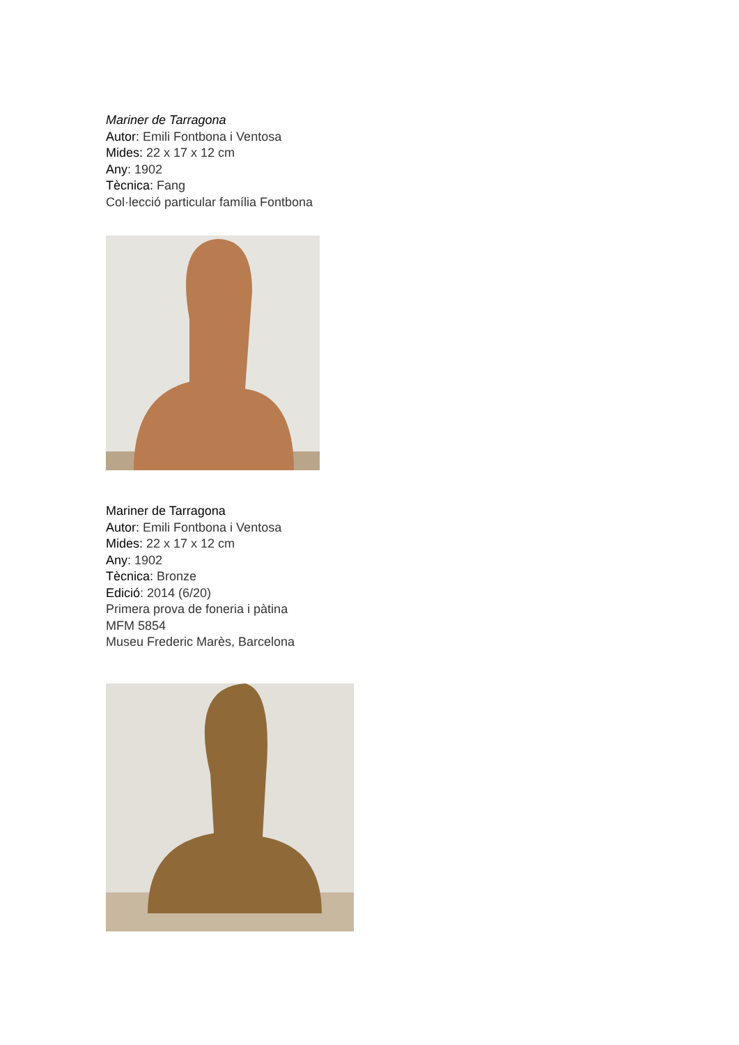Mariner de Tarragona
Autor: Emili Fontbona i Ventosa
Mides: 22 x 17 x 12 cm
Any: 1902
Tècnica: Fang
Col·lecció particular família Fontbona
Mariner de Tarragona
Autor: Emili Fontbona i Ventosa
Mides: 22 x 17 x 12 cm
Any: 1902
Tècnica: Bronze
Edició: 2014 (6/20)
Primera prova de foneria i pàtina
MFM 5854
Museu Frederic Marès, Barcelona